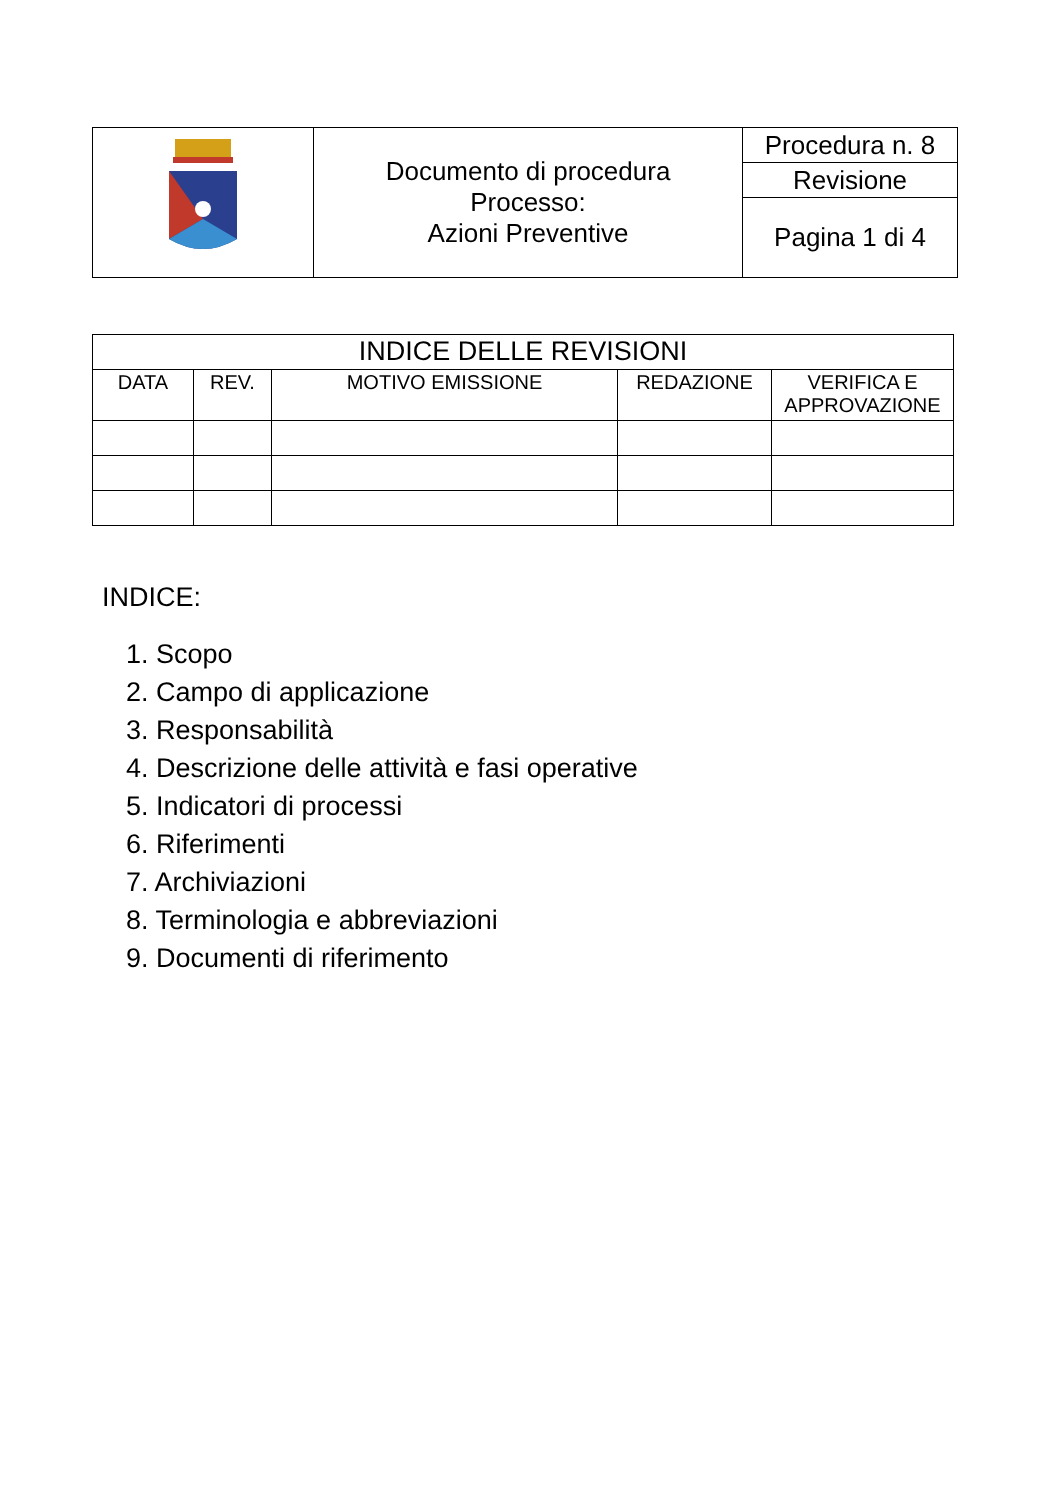| | Documento di procedura Processo: Azioni Preventive | Procedura n. 8 |
| | | Revisione |
| | | Pagina 1 di 4 |
| INDICE DELLE REVISIONI | | | | |
| --- | --- | --- | --- | --- |
| DATA | REV. | MOTIVO EMISSIONE | REDAZIONE | VERIFICA E APPROVAZIONE |
INDICE:
1. Scopo
2. Campo di applicazione
3. Responsabilità
4. Descrizione delle attività e fasi operative
5. Indicatori di processi
6. Riferimenti
7. Archiviazioni
8. Terminologia e abbreviazioni
9. Documenti di riferimento